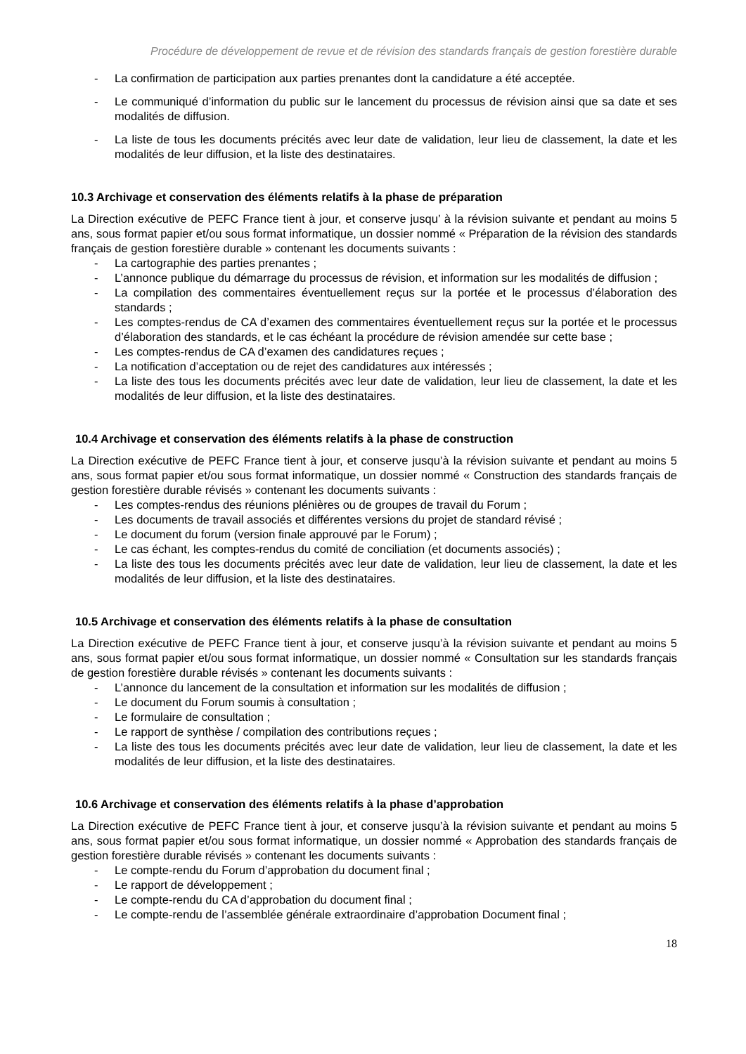Procédure de développement de revue et de révision des standards français de gestion forestière durable
- La confirmation de participation aux parties prenantes dont la candidature a été acceptée.
- Le communiqué d’information du public sur le lancement du processus de révision ainsi que sa date et ses modalités de diffusion.
- La liste de tous les documents précités avec leur date de validation, leur lieu de classement, la date et les modalités de leur diffusion, et la liste des destinataires.
10.3 Archivage et conservation des éléments relatifs à la phase de préparation
La Direction exécutive de PEFC France tient à jour, et conserve jusqu’ à la révision suivante et pendant au moins 5 ans, sous format papier et/ou sous format informatique, un dossier nommé « Préparation de la révision des standards français de gestion forestière durable » contenant les documents suivants :
- La cartographie des parties prenantes ;
- L’annonce publique du démarrage du processus de révision, et information sur les modalités de diffusion ;
- La compilation des commentaires éventuellement reçus sur la portée et le processus d’élaboration des standards ;
- Les comptes-rendus de CA d’examen des commentaires éventuellement reçus sur la portée et le processus d’élaboration des standards, et le cas échéant la procédure de révision amendée sur cette base ;
- Les comptes-rendus de CA d’examen des candidatures reçues ;
- La notification d’acceptation ou de rejet des candidatures aux intéressés ;
- La liste des tous les documents précités avec leur date de validation, leur lieu de classement, la date et les modalités de leur diffusion, et la liste des destinataires.
10.4 Archivage et conservation des éléments relatifs à la phase de construction
La Direction exécutive de PEFC France tient à jour, et conserve jusqu’à la révision suivante et pendant au moins 5 ans, sous format papier et/ou sous format informatique, un dossier nommé « Construction des standards français de gestion forestière durable révisés » contenant les documents suivants :
- Les comptes-rendus des réunions plénières ou de groupes de travail du Forum ;
- Les documents de travail associés et différentes versions du projet de standard révisé ;
- Le document du forum (version finale approuvé par le Forum) ;
- Le cas échant, les comptes-rendus du comité de conciliation (et documents associés) ;
- La liste des tous les documents précités avec leur date de validation, leur lieu de classement, la date et les modalités de leur diffusion, et la liste des destinataires.
10.5 Archivage et conservation des éléments relatifs à la phase de consultation
La Direction exécutive de PEFC France tient à jour, et conserve jusqu’à la révision suivante et pendant au moins 5 ans, sous format papier et/ou sous format informatique, un dossier nommé « Consultation sur les standards français de gestion forestière durable révisés » contenant les documents suivants :
- L’annonce du lancement de la consultation et information sur les modalités de diffusion ;
- Le document du Forum soumis à consultation ;
- Le formulaire de consultation ;
- Le rapport de synthèse / compilation des contributions reçues ;
- La liste des tous les documents précités avec leur date de validation, leur lieu de classement, la date et les modalités de leur diffusion, et la liste des destinataires.
10.6 Archivage et conservation des éléments relatifs à la phase d’approbation
La Direction exécutive de PEFC France tient à jour, et conserve jusqu’à la révision suivante et pendant au moins 5 ans, sous format papier et/ou sous format informatique, un dossier nommé « Approbation des standards français de gestion forestière durable révisés » contenant les documents suivants :
- Le compte-rendu du Forum d’approbation du document final ;
- Le rapport de développement ;
- Le compte-rendu du CA d’approbation du document final ;
- Le compte-rendu de l’assemblée générale extraordinaire d’approbation Document final ;
18